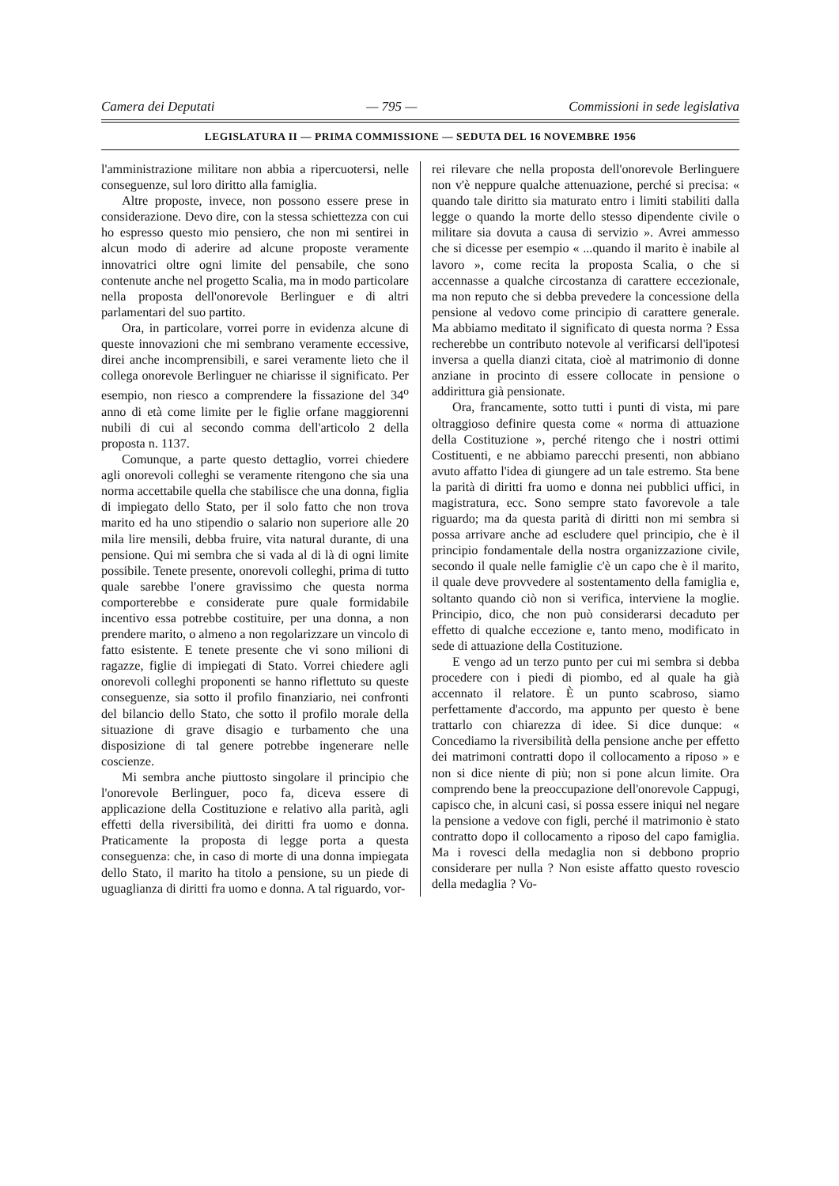Camera dei Deputati — 795 — Commissioni in sede legislativa
LEGISLATURA II — PRIMA COMMISSIONE — SEDUTA DEL 16 NOVEMBRE 1956
l'amministrazione militare non abbia a ripercuotersi, nelle conseguenze, sul loro diritto alla famiglia.
Altre proposte, invece, non possono essere prese in considerazione. Devo dire, con la stessa schiettezza con cui ho espresso questo mio pensiero, che non mi sentirei in alcun modo di aderire ad alcune proposte veramente innovatrici oltre ogni limite del pensabile, che sono contenute anche nel progetto Scalia, ma in modo particolare nella proposta dell'onorevole Berlinguer e di altri parlamentari del suo partito.
Ora, in particolare, vorrei porre in evidenza alcune di queste innovazioni che mi sembrano veramente eccessive, direi anche incomprensibili, e sarei veramente lieto che il collega onorevole Berlinguer ne chiarisse il significato. Per esempio, non riesco a comprendere la fissazione del 34<sup>o</sup> anno di età come limite per le figlie orfane maggiorenni nubili di cui al secondo comma dell'articolo 2 della proposta n. 1137.
Comunque, a parte questo dettaglio, vorrei chiedere agli onorevoli colleghi se veramente ritengono che sia una norma accettabile quella che stabilisce che una donna, figlia di impiegato dello Stato, per il solo fatto che non trova marito ed ha uno stipendio o salario non superiore alle 20 mila lire mensili, debba fruire, vita natural durante, di una pensione. Qui mi sembra che si vada al di là di ogni limite possibile. Tenete presente, onorevoli colleghi, prima di tutto quale sarebbe l'onere gravissimo che questa norma comporterebbe e considerate pure quale formidabile incentivo essa potrebbe costituire, per una donna, a non prendere marito, o almeno a non regolarizzare un vincolo di fatto esistente. E tenete presente che vi sono milioni di ragazze, figlie di impiegati di Stato. Vorrei chiedere agli onorevoli colleghi proponenti se hanno riflettuto su queste conseguenze, sia sotto il profilo finanziario, nei confronti del bilancio dello Stato, che sotto il profilo morale della situazione di grave disagio e turbamento che una disposizione di tal genere potrebbe ingenerare nelle coscienze.
Mi sembra anche piuttosto singolare il principio che l'onorevole Berlinguer, poco fa, diceva essere di applicazione della Costituzione e relativo alla parità, agli effetti della riversibilità, dei diritti fra uomo e donna. Praticamente la proposta di legge porta a questa conseguenza: che, in caso di morte di una donna impiegata dello Stato, il marito ha titolo a pensione, su un piede di uguaglianza di diritti fra uomo e donna. A tal riguardo, vor-
rei rilevare che nella proposta dell'onorevole Berlinguere non v'è neppure qualche attenuazione, perché si precisa: « quando tale diritto sia maturato entro i limiti stabiliti dalla legge o quando la morte dello stesso dipendente civile o militare sia dovuta a causa di servizio ». Avrei ammesso che si dicesse per esempio « ...quando il marito è inabile al lavoro », come recita la proposta Scalia, o che si accennasse a qualche circostanza di carattere eccezionale, ma non reputo che si debba prevedere la concessione della pensione al vedovo come principio di carattere generale. Ma abbiamo meditato il significato di questa norma ? Essa recherebbe un contributo notevole al verificarsi dell'ipotesi inversa a quella dianzi citata, cioè al matrimonio di donne anziane in procinto di essere collocate in pensione o addirittura già pensionate.
Ora, francamente, sotto tutti i punti di vista, mi pare oltraggioso definire questa come « norma di attuazione della Costituzione », perché ritengo che i nostri ottimi Costituenti, e ne abbiamo parecchi presenti, non abbiano avuto affatto l'idea di giungere ad un tale estremo. Sta bene la parità di diritti fra uomo e donna nei pubblici uffici, in magistratura, ecc. Sono sempre stato favorevole a tale riguardo; ma da questa parità di diritti non mi sembra si possa arrivare anche ad escludere quel principio, che è il principio fondamentale della nostra organizzazione civile, secondo il quale nelle famiglie c'è un capo che è il marito, il quale deve provvedere al sostentamento della famiglia e, soltanto quando ciò non si verifica, interviene la moglie. Principio, dico, che non può considerarsi decaduto per effetto di qualche eccezione e, tanto meno, modificato in sede di attuazione della Costituzione.
E vengo ad un terzo punto per cui mi sembra si debba procedere con i piedi di piombo, ed al quale ha già accennato il relatore. È un punto scabroso, siamo perfettamente d'accordo, ma appunto per questo è bene trattarlo con chiarezza di idee. Si dice dunque: « Concediamo la riversibilità della pensione anche per effetto dei matrimoni contratti dopo il collocamento a riposo » e non si dice niente di più; non si pone alcun limite. Ora comprendo bene la preoccupazione dell'onorevole Cappugi, capisco che, in alcuni casi, si possa essere iniqui nel negare la pensione a vedove con figli, perché il matrimonio è stato contratto dopo il collocamento a riposo del capo famiglia. Ma i rovesci della medaglia non si debbono proprio considerare per nulla ? Non esiste affatto questo rovescio della medaglia ? Vo-